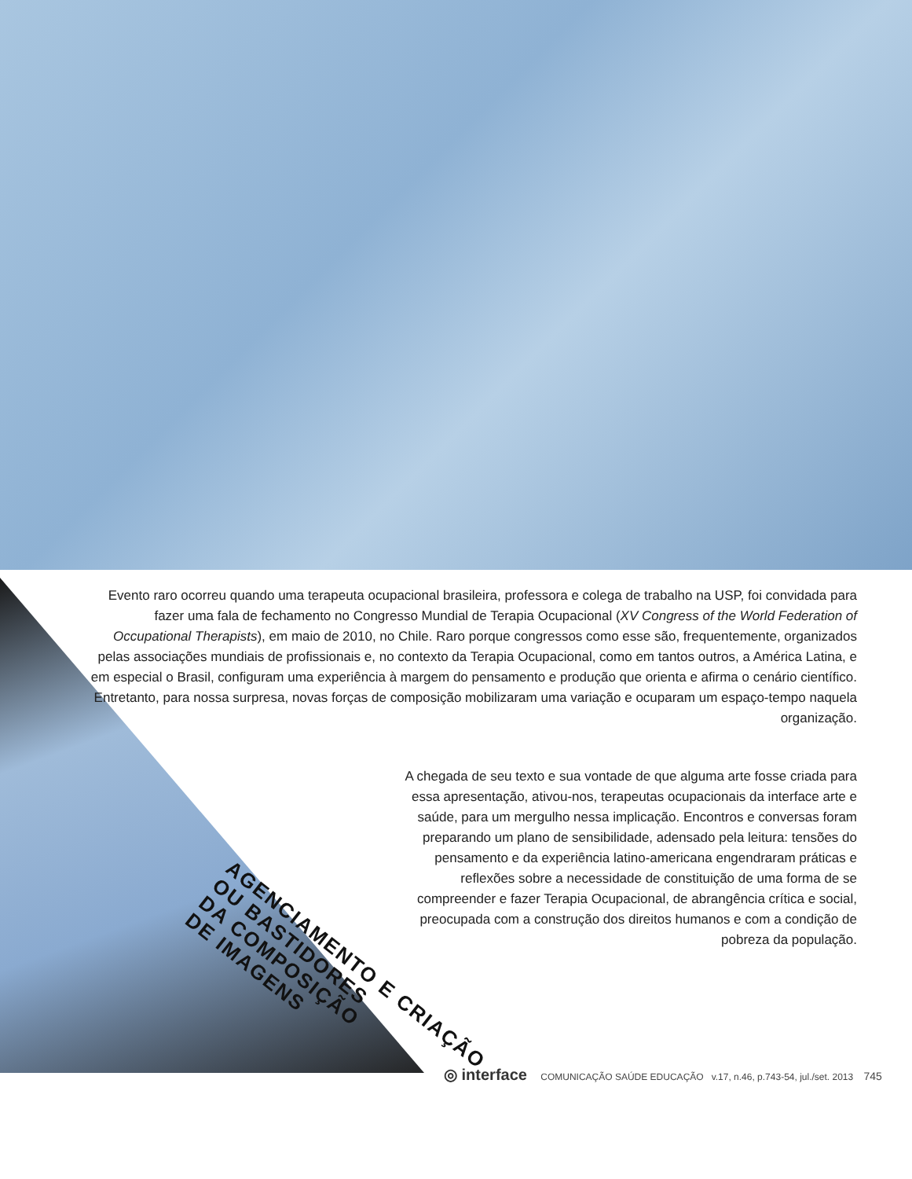Evento raro ocorreu quando uma terapeuta ocupacional brasileira, professora e colega de trabalho na USP, foi convidada para fazer uma fala de fechamento no Congresso Mundial de Terapia Ocupacional (XV Congress of the World Federation of Occupational Therapists), em maio de 2010, no Chile. Raro porque congressos como esse são, frequentemente, organizados pelas associações mundiais de profissionais e, no contexto da Terapia Ocupacional, como em tantos outros, a América Latina, e em especial o Brasil, configuram uma experiência à margem do pensamento e produção que orienta e afirma o cenário científico. Entretanto, para nossa surpresa, novas forças de composição mobilizaram uma variação e ocuparam um espaço-tempo naquela organização.
A chegada de seu texto e sua vontade de que alguma arte fosse criada para essa apresentação, ativou-nos, terapeutas ocupacionais da interface arte e saúde, para um mergulho nessa implicação. Encontros e conversas foram preparando um plano de sensibilidade, adensado pela leitura: tensões do pensamento e da experiência latino-americana engendraram práticas e reflexões sobre a necessidade de constituição de uma forma de se compreender e fazer Terapia Ocupacional, de abrangência crítica e social, preocupada com a construção dos direitos humanos e com a condição de pobreza da população.
AGENCIAMENTO E CRIAÇÃO
OU BASTIDORES
DA COMPOSIÇÃO
DE IMAGENS
◎ interface COMUNICAÇÃO SAÚDE EDUCAÇÃO v.17, n.46, p.743-54, jul./set. 2013 745